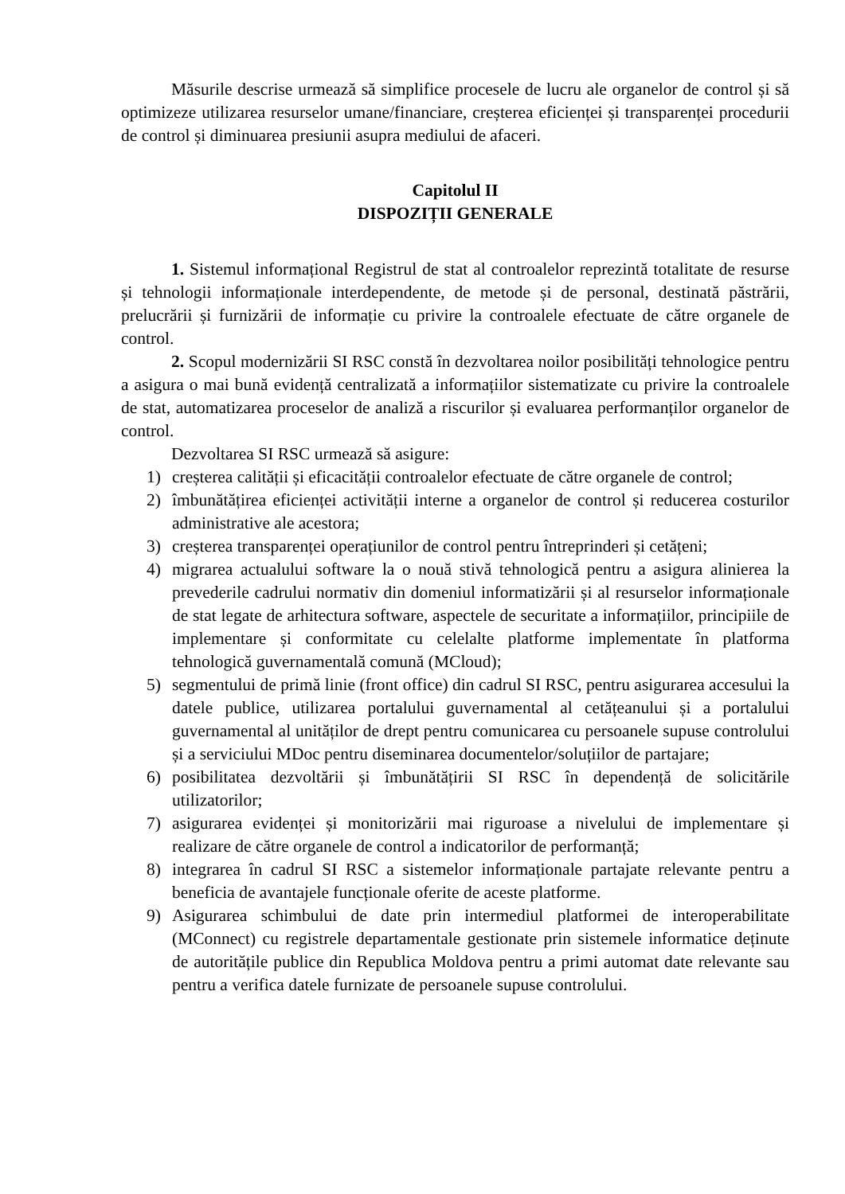Măsurile descrise urmează să simplifice procesele de lucru ale organelor de control și să optimizeze utilizarea resurselor umane/financiare, creșterea eficienței și transparenței procedurii de control și diminuarea presiunii asupra mediului de afaceri.
Capitolul II
DISPOZIȚII GENERALE
1. Sistemul informațional Registrul de stat al controalelor reprezintă totalitate de resurse și tehnologii informaționale interdependente, de metode și de personal, destinată păstrării, prelucrării și furnizării de informație cu privire la controalele efectuate de către organele de control.
2. Scopul modernizării SI RSC constă în dezvoltarea noilor posibilități tehnologice pentru a asigura o mai bună evidență centralizată a informațiilor sistematizate cu privire la controalele de stat, automatizarea proceselor de analiză a riscurilor și evaluarea performanților organelor de control.
Dezvoltarea SI RSC urmează să asigure:
1) creșterea calității și eficacității controalelor efectuate de către organele de control;
2) îmbunătățirea eficienței activității interne a organelor de control și reducerea costurilor administrative ale acestora;
3) creșterea transparenței operațiunilor de control pentru întreprinderi și cetățeni;
4) migrarea actualului software la o nouă stivă tehnologică pentru a asigura alinierea la prevederile cadrului normativ din domeniul informatizării și al resurselor informaționale de stat legate de arhitectura software, aspectele de securitate a informațiilor, principiile de implementare și conformitate cu celelalte platforme implementate în platforma tehnologică guvernamentală comună (MCloud);
5) segmentului de primă linie (front office) din cadrul SI RSC, pentru asigurarea accesului la datele publice, utilizarea portalului guvernamental al cetățeanului și a portalului guvernamental al unităților de drept pentru comunicarea cu persoanele supuse controlului și a serviciului MDoc pentru diseminarea documentelor/soluțiilor de partajare;
6) posibilitatea dezvoltării și îmbunătățirii SI RSC în dependență de solicitările utilizatorilor;
7) asigurarea evidenței și monitorizării mai riguroase a nivelului de implementare și realizare de către organele de control a indicatorilor de performanță;
8) integrarea în cadrul SI RSC a sistemelor informaționale partajate relevante pentru a beneficia de avantajele funcționale oferite de aceste platforme.
9) Asigurarea schimbului de date prin intermediul platformei de interoperabilitate (MConnect) cu registrele departamentale gestionate prin sistemele informatice deținute de autoritățile publice din Republica Moldova pentru a primi automat date relevante sau pentru a verifica datele furnizate de persoanele supuse controlului.